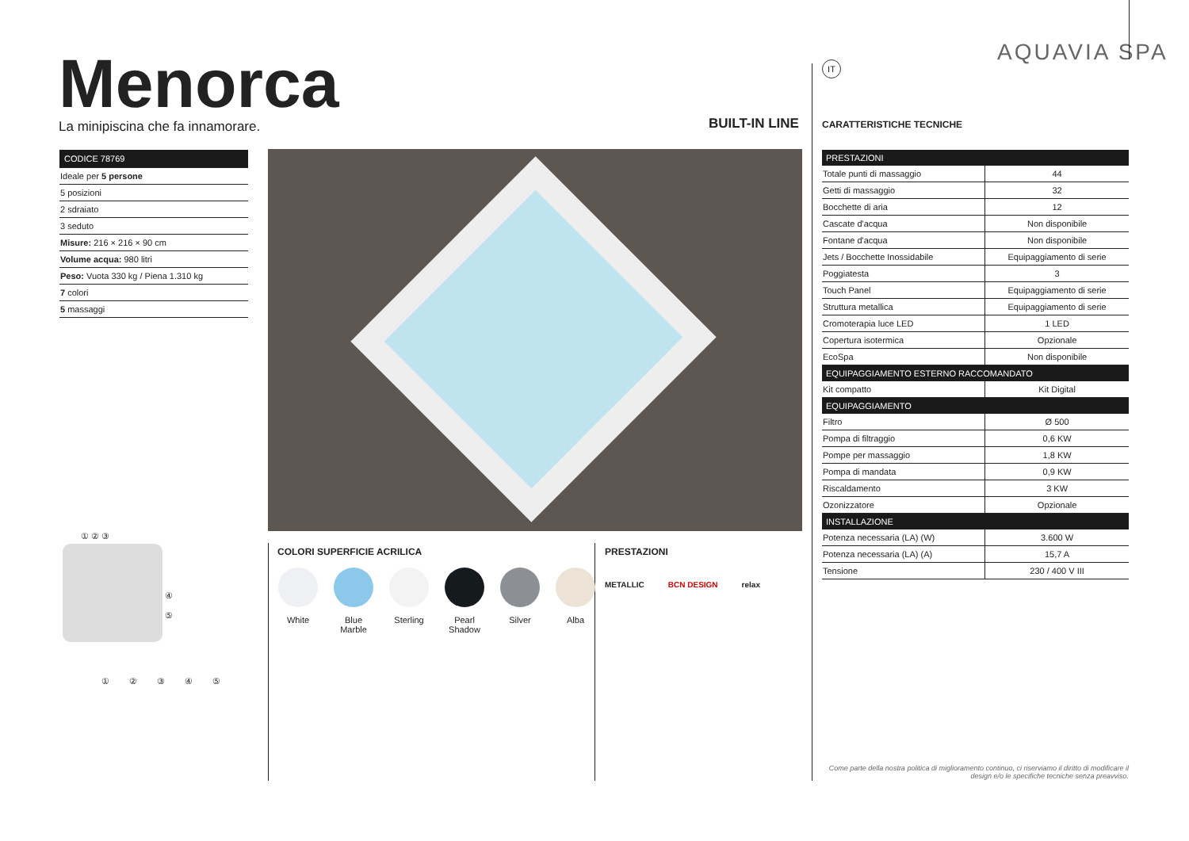AQUAVIA SPA
Menorca
La minipiscina che fa innamorare.
BUILT-IN LINE
IT
CARATTERISTICHE TECNICHE
CODICE 78769
Ideale per 5 persone
5 posizioni
2 sdraiato
3 seduto
Misure: 216 × 216 × 90 cm
Volume acqua: 980 litri
Peso: Vuota 330 kg / Piena 1.310 kg
7 colori
5 massaggi
① ② ③
④
⑤
① ② ③ ④ ⑤
COLORI SUPERFICIE ACRILICA
White Blue Marble Sterling Pearl Shadow Silver Alba
PRESTAZIONI
METALLIC BCN DESIGN relax
| PRESTAZIONI | |
| --- | --- |
| Totale punti di massaggio | 44 |
| Getti di massaggio | 32 |
| Bocchette di aria | 12 |
| Cascate d'acqua | Non disponibile |
| Fontane d'acqua | Non disponibile |
| Jets / Bocchette Inossidabile | Equipaggiamento di serie |
| Poggiatesta | 3 |
| Touch Panel | Equipaggiamento di serie |
| Struttura metallica | Equipaggiamento di serie |
| Cromoterapia luce LED | 1 LED |
| Copertura isotermica | Opzionale |
| EcoSpa | Non disponibile |
| EQUIPAGGIAMENTO ESTERNO RACCOMANDATO | |
| Kit compatto | Kit Digital |
| EQUIPAGGIAMENTO | |
| Filtro | Ø 500 |
| Pompa di filtraggio | 0,6 KW |
| Pompe per massaggio | 1,8 KW |
| Pompa di mandata | 0,9 KW |
| Riscaldamento | 3 KW |
| Ozonizzatore | Opzionale |
| INSTALLAZIONE | |
| Potenza necessaria (LA) (W) | 3.600 W |
| Potenza necessaria (LA) (A) | 15,7 A |
| Tensione | 230 / 400 V III |
Come parte della nostra politica di miglioramento continuo, ci riserviamo il diritto di modificare il design e/o le specifiche tecniche senza preavviso.